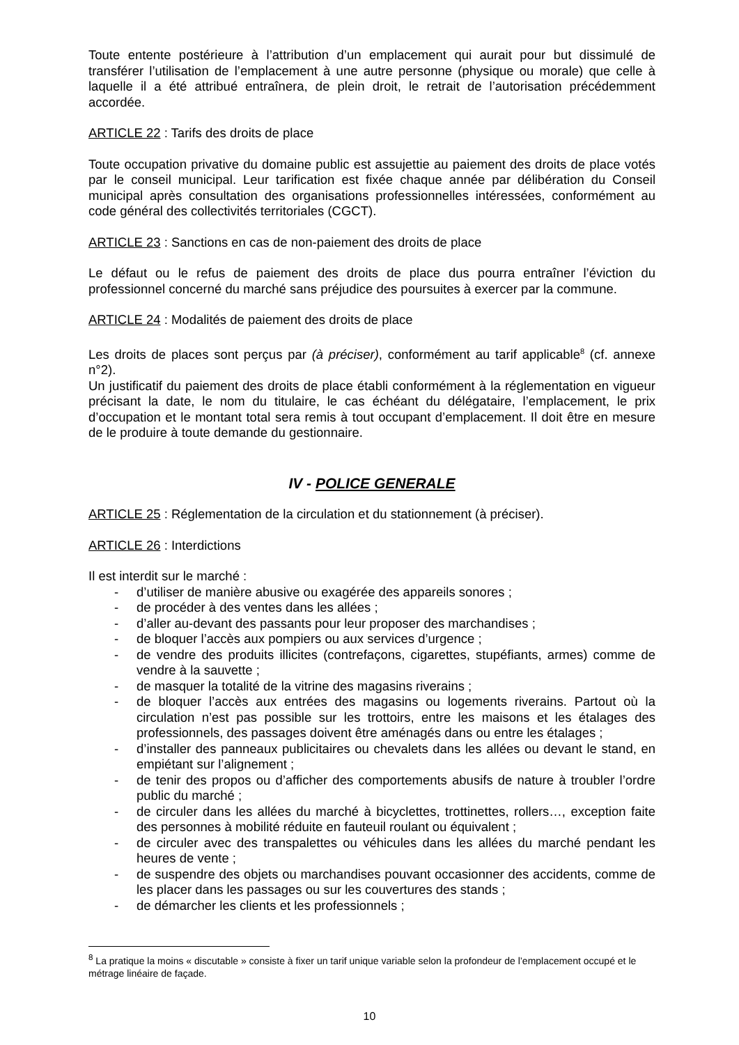Toute entente postérieure à l’attribution d’un emplacement qui aurait pour but dissimulé de transférer l’utilisation de l’emplacement à une autre personne (physique ou morale) que celle à laquelle il a été attribué entraînera, de plein droit, le retrait de l’autorisation précédemment accordée.
ARTICLE 22 : Tarifs des droits de place
Toute occupation privative du domaine public est assujettie au paiement des droits de place votés par le conseil municipal. Leur tarification est fixée chaque année par délibération du Conseil municipal après consultation des organisations professionnelles intéressées, conformément au code général des collectivités territoriales (CGCT).
ARTICLE 23 : Sanctions en cas de non-paiement des droits de place
Le défaut ou le refus de paiement des droits de place dus pourra entraîner l’éviction du professionnel concerné du marché sans préjudice des poursuites à exercer par la commune.
ARTICLE 24 : Modalités de paiement des droits de place
Les droits de places sont perçus par (à préciser), conformément au tarif applicable<sup>8</sup> (cf. annexe n°2).
Un justificatif du paiement des droits de place établi conformément à la réglementation en vigueur précisant la date, le nom du titulaire, le cas échéant du délégataire, l’emplacement, le prix d’occupation et le montant total sera remis à tout occupant d’emplacement. Il doit être en mesure de le produire à toute demande du gestionnaire.
IV - POLICE GENERALE
ARTICLE 25 : Réglementation de la circulation et du stationnement (à préciser).
ARTICLE 26 : Interdictions
Il est interdit sur le marché :
- d’utiliser de manière abusive ou exagérée des appareils sonores ;
- de procéder à des ventes dans les allées ;
- d’aller au-devant des passants pour leur proposer des marchandises ;
- de bloquer l’accès aux pompiers ou aux services d’urgence ;
- de vendre des produits illicites (contrefaçons, cigarettes, stupéfiants, armes) comme de vendre à la sauvette ;
- de masquer la totalité de la vitrine des magasins riverains ;
- de bloquer l’accès aux entrées des magasins ou logements riverains. Partout où la circulation n’est pas possible sur les trottoirs, entre les maisons et les étalages des professionnels, des passages doivent être aménagés dans ou entre les étalages ;
- d’installer des panneaux publicitaires ou chevalets dans les allées ou devant le stand, en empiétant sur l’alignement ;
- de tenir des propos ou d’afficher des comportements abusifs de nature à troubler l’ordre public du marché ;
- de circuler dans les allées du marché à bicyclettes, trottinettes, rollers…, exception faite des personnes à mobilité réduite en fauteuil roulant ou équivalent ;
- de circuler avec des transpalettes ou véhicules dans les allées du marché pendant les heures de vente ;
- de suspendre des objets ou marchandises pouvant occasionner des accidents, comme de les placer dans les passages ou sur les couvertures des stands ;
- de démarcher les clients et les professionnels ;
<sup>8</sup> La pratique la moins « discutable » consiste à fixer un tarif unique variable selon la profondeur de l’emplacement occupé et le métrage linéaire de façade.
10